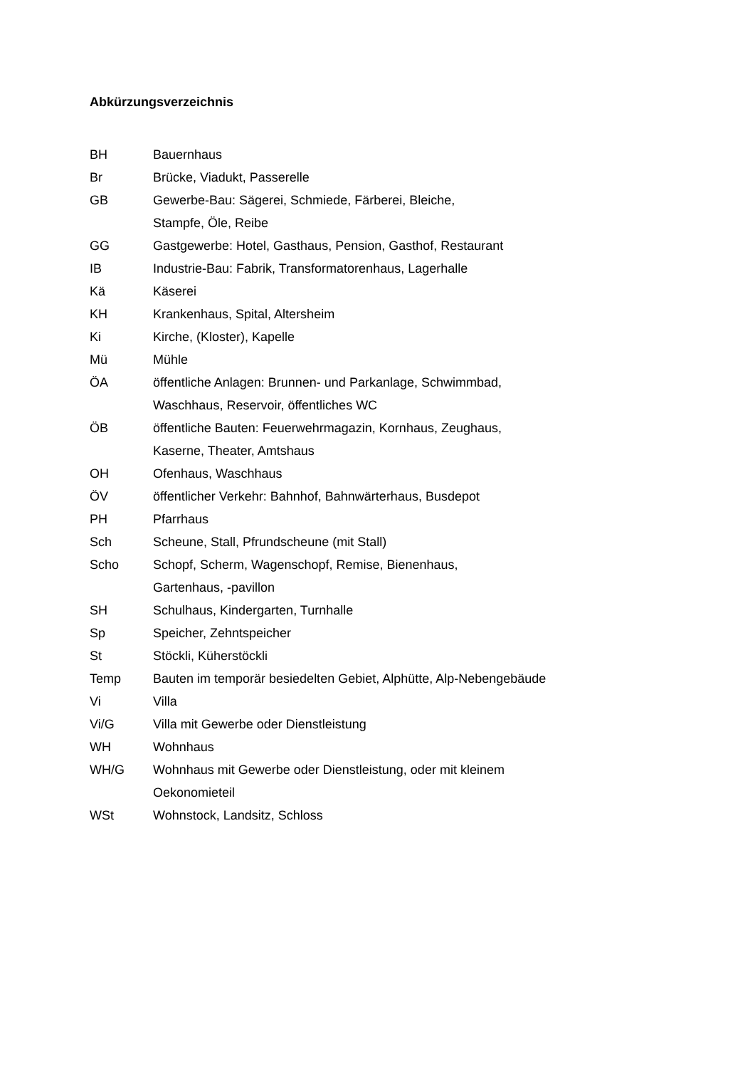Abkürzungsverzeichnis
BH Bauernhaus
Br Brücke, Viadukt, Passerelle
GB Gewerbe-Bau: Sägerei, Schmiede, Färberei, Bleiche,
Stampfe, Öle, Reibe
GG Gastgewerbe: Hotel, Gasthaus, Pension, Gasthof, Restaurant
IB Industrie-Bau: Fabrik, Transformatorenhaus, Lagerhalle
Kä Käserei
KH Krankenhaus, Spital, Altersheim
Ki Kirche, (Kloster), Kapelle
Mü Mühle
ÖA öffentliche Anlagen: Brunnen- und Parkanlage, Schwimmbad,
Waschhaus, Reservoir, öffentliches WC
ÖB öffentliche Bauten: Feuerwehrmagazin, Kornhaus, Zeughaus,
Kaserne, Theater, Amtshaus
OH Ofenhaus, Waschhaus
ÖV öffentlicher Verkehr: Bahnhof, Bahnwärterhaus, Busdepot
PH Pfarrhaus
Sch Scheune, Stall, Pfrundscheune (mit Stall)
Scho Schopf, Scherm, Wagenschopf, Remise, Bienenhaus,
Gartenhaus, -pavillon
SH Schulhaus, Kindergarten, Turnhalle
Sp Speicher, Zehntspeicher
St Stöckli, Küherstöckli
Temp Bauten im temporär besiedelten Gebiet, Alphütte, Alp-Nebengebäude
Vi Villa
Vi/G Villa mit Gewerbe oder Dienstleistung
WH Wohnhaus
WH/G Wohnhaus mit Gewerbe oder Dienstleistung, oder mit kleinem
Oekonomieteil
WSt Wohnstock, Landsitz, Schloss